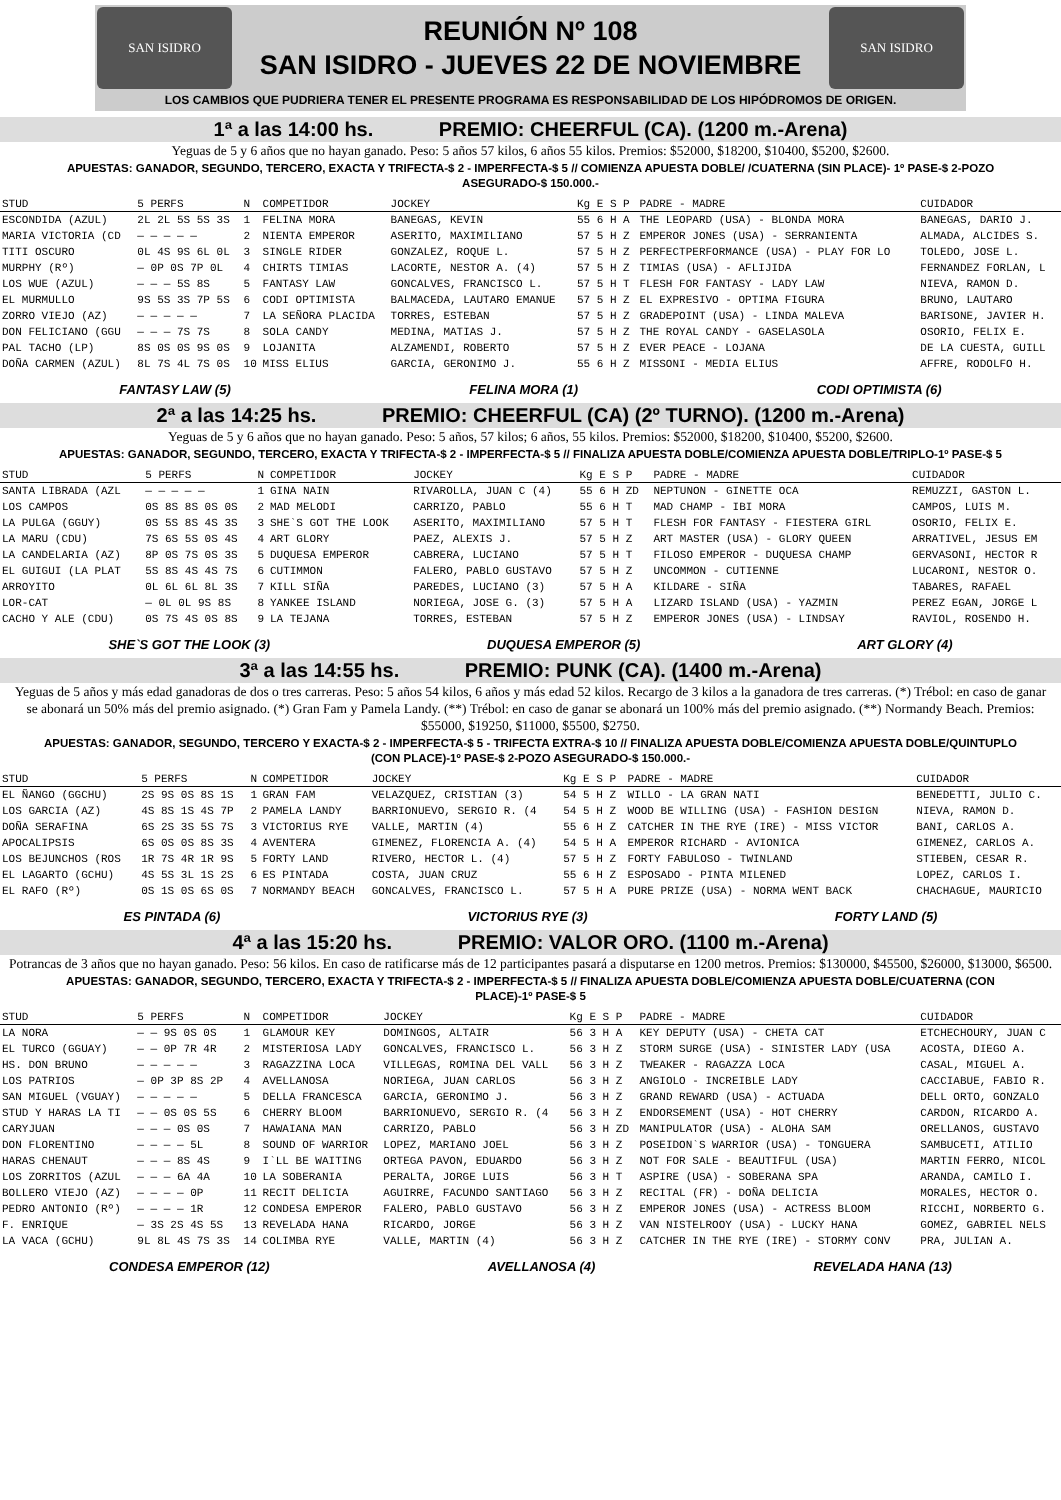SAN ISIDRO
REUNIÓN Nº 108
SAN ISIDRO - JUEVES 22 DE NOVIEMBRE
SAN ISIDRO
LOS CAMBIOS QUE PUDRIERA TENER EL PRESENTE PROGRAMA ES RESPONSABILIDAD DE LOS HIPÓDROMOS DE ORIGEN.
1ª a las 14:00 hs. PREMIO: CHEERFUL (CA). (1200 m.-Arena)
Yeguas de 5 y 6 años que no hayan ganado. Peso: 5 años 57 kilos, 6 años 55 kilos. Premios: $52000, $18200, $10400, $5200, $2600.
APUESTAS: GANADOR, SEGUNDO, TERCERO, EXACTA Y TRIFECTA-$ 2 - IMPERFECTA-$ 5 // COMIENZA APUESTA DOBLE/ /CUATERNA (SIN PLACE)- 1º PASE-$ 2-POZO ASEGURADO-$ 150.000.-
| STUD | 5 PERFS | N | COMPETIDOR | JOCKEY | Kg E S P | PADRE - MADRE | CUIDADOR |
| --- | --- | --- | --- | --- | --- | --- | --- |
| ESCONDIDA (AZUL) | 2L 2L 5S 5S 3S | 1 | FELINA MORA | BANEGAS, KEVIN | 55 6 H A | THE LEOPARD (USA) - BLONDA MORA | BANEGAS, DARIO J. |
| MARIA VICTORIA (CD | — — — — — | 2 | NIENTA EMPEROR | ASERITO, MAXIMILIANO | 57 5 H Z | EMPEROR JONES (USA) - SERRANIENTA | ALMADA, ALCIDES S. |
| TITI OSCURO | 0L 4S 9S 6L 0L | 3 | SINGLE RIDER | GONZALEZ, ROQUE L. | 57 5 H Z | PERFECTPERFORMANCE (USA) - PLAY FOR LO | TOLEDO, JOSE L. |
| MURPHY (Rº) | — 0P 0S 7P 0L | 4 | CHIRTS TIMIAS | LACORTE, NESTOR A. (4) | 57 5 H Z | TIMIAS (USA) - AFLIJIDA | FERNANDEZ FORLAN, L |
| LOS WUE (AZUL) | — — — 5S 8S | 5 | FANTASY LAW | GONCALVES, FRANCISCO L. | 57 5 H T | FLESH FOR FANTASY - LADY LAW | NIEVA, RAMON D. |
| EL MURMULLO | 9S 5S 3S 7P 5S | 6 | CODI OPTIMISTA | BALMACEDA, LAUTARO EMANUE | 57 5 H Z | EL EXPRESIVO - OPTIMA FIGURA | BRUNO, LAUTARO |
| ZORRO VIEJO (AZ) | — — — — — | 7 | LA SEÑORA PLACIDA | TORRES, ESTEBAN | 57 5 H Z | GRADEPOINT (USA) - LINDA MALEVA | BARISONE, JAVIER H. |
| DON FELICIANO (GGU | — — — 7S 7S | 8 | SOLA CANDY | MEDINA, MATIAS J. | 57 5 H Z | THE ROYAL CANDY - GASELASOLA | OSORIO, FELIX E. |
| PAL TACHO (LP) | 8S 0S 0S 9S 0S | 9 | LOJANITA | ALZAMENDI, ROBERTO | 57 5 H Z | EVER PEACE - LOJANA | DE LA CUESTA, GUILL |
| DOÑA CARMEN (AZUL) | 8L 7S 4L 7S 0S | 10 | MISS ELIUS | GARCIA, GERONIMO J. | 55 6 H Z | MISSONI - MEDIA ELIUS | AFFRE, RODOLFO H. |
FANTASY LAW (5) FELINA MORA (1) CODI OPTIMISTA (6)
2ª a las 14:25 hs. PREMIO: CHEERFUL (CA) (2º TURNO). (1200 m.-Arena)
Yeguas de 5 y 6 años que no hayan ganado. Peso: 5 años, 57 kilos; 6 años, 55 kilos. Premios: $52000, $18200, $10400, $5200, $2600.
APUESTAS: GANADOR, SEGUNDO, TERCERO, EXACTA Y TRIFECTA-$ 2 - IMPERFECTA-$ 5 // FINALIZA APUESTA DOBLE/COMIENZA APUESTA DOBLE/TRIPLO-1º PASE-$ 5
| STUD | 5 PERFS | N | COMPETIDOR | JOCKEY | Kg E S P | PADRE - MADRE | CUIDADOR |
| --- | --- | --- | --- | --- | --- | --- | --- |
| SANTA LIBRADA (AZL | — — — — — | 1 | GINA NAIN | RIVAROLLA, JUAN C (4) | 55 6 H ZD | NEPTUNON - GINETTE OCA | REMUZZI, GASTON L. |
| LOS CAMPOS | 0S 8S 8S 0S 0S | 2 | MAD MELODI | CARRIZO, PABLO | 55 6 H T | MAD CHAMP - IBI MORA | CAMPOS, LUIS M. |
| LA PULGA (GGUY) | 0S 5S 8S 4S 3S | 3 | SHE`S GOT THE LOOK | ASERITO, MAXIMILIANO | 57 5 H T | FLESH FOR FANTASY - FIESTERA GIRL | OSORIO, FELIX E. |
| LA MARU (CDU) | 7S 6S 5S 0S 4S | 4 | ART GLORY | PAEZ, ALEXIS J. | 57 5 H Z | ART MASTER (USA) - GLORY QUEEN | ARRATIVEL, JESUS EM |
| LA CANDELARIA (AZ) | 8P 0S 7S 0S 3S | 5 | DUQUESA EMPEROR | CABRERA, LUCIANO | 57 5 H T | FILOSO EMPEROR - DUQUESA CHAMP | GERVASONI, HECTOR R |
| EL GUIGUI (LA PLAT | 5S 8S 4S 4S 7S | 6 | CUTIMMON | FALERO, PABLO GUSTAVO | 57 5 H Z | UNCOMMON - CUTIENNE | LUCARONI, NESTOR O. |
| ARROYITO | 0L 6L 6L 8L 3S | 7 | KILL SIÑA | PAREDES, LUCIANO (3) | 57 5 H A | KILDARE - SIÑA | TABARES, RAFAEL |
| LOR-CAT | — 0L 0L 9S 8S | 8 | YANKEE ISLAND | NORIEGA, JOSE G. (3) | 57 5 H A | LIZARD ISLAND (USA) - YAZMIN | PEREZ EGAN, JORGE L |
| CACHO Y ALE (CDU) | 0S 7S 4S 0S 8S | 9 | LA TEJANA | TORRES, ESTEBAN | 57 5 H Z | EMPEROR JONES (USA) - LINDSAY | RAVIOL, ROSENDO H. |
SHE`S GOT THE LOOK (3) DUQUESA EMPEROR (5) ART GLORY (4)
3ª a las 14:55 hs. PREMIO: PUNK (CA). (1400 m.-Arena)
Yeguas de 5 años y más edad ganadoras de dos o tres carreras. Peso: 5 años 54 kilos, 6 años y más edad 52 kilos. Recargo de 3 kilos a la ganadora de tres carreras. (*) Trébol: en caso de ganar se abonará un 50% más del premio asignado. (*) Gran Fam y Pamela Landy. (**) Trébol: en caso de ganar se abonará un 100% más del premio asignado. (**) Normandy Beach. Premios: $55000, $19250, $11000, $5500, $2750.
APUESTAS: GANADOR, SEGUNDO, TERCERO Y EXACTA-$ 2 - IMPERFECTA-$ 5 - TRIFECTA EXTRA-$ 10 // FINALIZA APUESTA DOBLE/COMIENZA APUESTA DOBLE/QUINTUPLO (CON PLACE)-1º PASE-$ 2-POZO ASEGURADO-$ 150.000.-
| STUD | 5 PERFS | N | COMPETIDOR | JOCKEY | Kg E S P | PADRE - MADRE | CUIDADOR |
| --- | --- | --- | --- | --- | --- | --- | --- |
| EL ÑANGO (GGCHU) | 2S 9S 0S 8S 1S | 1 | GRAN FAM | VELAZQUEZ, CRISTIAN (3) | 54 5 H Z | WILLO - LA GRAN NATI | BENEDETTI, JULIO C. |
| LOS GARCIA (AZ) | 4S 8S 1S 4S 7P | 2 | PAMELA LANDY | BARRIONUEVO, SERGIO R. (4 | 54 5 H Z | WOOD BE WILLING (USA) - FASHION DESIGN | NIEVA, RAMON D. |
| DOÑA SERAFINA | 6S 2S 3S 5S 7S | 3 | VICTORIUS RYE | VALLE, MARTIN (4) | 55 6 H Z | CATCHER IN THE RYE (IRE) - MISS VICTOR | BANI, CARLOS A. |
| APOCALIPSIS | 6S 0S 0S 8S 3S | 4 | AVENTERA | GIMENEZ, FLORENCIA A. (4) | 54 5 H A | EMPEROR RICHARD - AVIONICA | GIMENEZ, CARLOS A. |
| LOS BEJUNCHOS (ROS | 1R 7S 4R 1R 9S | 5 | FORTY LAND | RIVERO, HECTOR L. (4) | 57 5 H Z | FORTY FABULOSO - TWINLAND | STIEBEN, CESAR R. |
| EL LAGARTO (GCHU) | 4S 5S 3L 1S 2S | 6 | ES PINTADA | COSTA, JUAN CRUZ | 55 6 H Z | ESPOSADO - PINTA MILENED | LOPEZ, CARLOS I. |
| EL RAFO (Rº) | 0S 1S 0S 6S 0S | 7 | NORMANDY BEACH | GONCALVES, FRANCISCO L. | 57 5 H A | PURE PRIZE (USA) - NORMA WENT BACK | CHACHAGUE, MAURICIO |
ES PINTADA (6) VICTORIUS RYE (3) FORTY LAND (5)
4ª a las 15:20 hs. PREMIO: VALOR ORO. (1100 m.-Arena)
Potrancas de 3 años que no hayan ganado. Peso: 56 kilos. En caso de ratificarse más de 12 participantes pasará a disputarse en 1200 metros. Premios: $130000, $45500, $26000, $13000, $6500.
APUESTAS: GANADOR, SEGUNDO, TERCERO, EXACTA Y TRIFECTA-$ 2 - IMPERFECTA-$ 5 // FINALIZA APUESTA DOBLE/COMIENZA APUESTA DOBLE/CUATERNA (CON PLACE)-1º PASE-$ 5
| STUD | 5 PERFS | N | COMPETIDOR | JOCKEY | Kg E S P | PADRE - MADRE | CUIDADOR |
| --- | --- | --- | --- | --- | --- | --- | --- |
| LA NORA | — — 9S 0S 0S | 1 | GLAMOUR KEY | DOMINGOS, ALTAIR | 56 3 H A | KEY DEPUTY (USA) - CHETA CAT | ETCHECHOURY, JUAN C |
| EL TURCO (GGUAY) | — — 0P 7R 4R | 2 | MISTERIOSA LADY | GONCALVES, FRANCISCO L. | 56 3 H Z | STORM SURGE (USA) - SINISTER LADY (USA | ACOSTA, DIEGO A. |
| HS. DON BRUNO | — — — — — | 3 | RAGAZZINA LOCA | VILLEGAS, ROMINA DEL VALL | 56 3 H Z | TWEAKER - RAGAZZA LOCA | CASAL, MIGUEL A. |
| LOS PATRIOS | — 0P 3P 8S 2P | 4 | AVELLANOSA | NORIEGA, JUAN CARLOS | 56 3 H Z | ANGIOLO - INCREIBLE LADY | CACCIABUE, FABIO R. |
| SAN MIGUEL (VGUAY) | — — — — — | 5 | DELLA FRANCESCA | GARCIA, GERONIMO J. | 56 3 H Z | GRAND REWARD (USA) - ACTUADA | DELL ORTO, GONZALO |
| STUD Y HARAS LA TI | — — 0S 0S 5S | 6 | CHERRY BLOOM | BARRIONUEVO, SERGIO R. (4 | 56 3 H Z | ENDORSEMENT (USA) - HOT CHERRY | CARDON, RICARDO A. |
| CARYJUAN | — — — 0S 0S | 7 | HAWAIANA MAN | CARRIZO, PABLO | 56 3 H ZD | MANIPULATOR (USA) - ALOHA SAM | ORELLANOS, GUSTAVO |
| DON FLORENTINO | — — — — 5L | 8 | SOUND OF WARRIOR | LOPEZ, MARIANO JOEL | 56 3 H Z | POSEIDON`S WARRIOR (USA) - TONGUERA | SAMBUCETI, ATILIO |
| HARAS CHENAUT | — — — 8S 4S | 9 | I`LL BE WAITING | ORTEGA PAVON, EDUARDO | 56 3 H Z | NOT FOR SALE - BEAUTIFUL (USA) | MARTIN FERRO, NICOL |
| LOS ZORRITOS (AZUL | — — — 6A 4A | 10 | LA SOBERANIA | PERALTA, JORGE LUIS | 56 3 H T | ASPIRE (USA) - SOBERANA SPA | ARANDA, CAMILO I. |
| BOLLERO VIEJO (AZ) | — — — — 0P | 11 | RECIT DELICIA | AGUIRRE, FACUNDO SANTIAGO | 56 3 H Z | RECITAL (FR) - DOÑA DELICIA | MORALES, HECTOR O. |
| PEDRO ANTONIO (Rº) | — — — — 1R | 12 | CONDESA EMPEROR | FALERO, PABLO GUSTAVO | 56 3 H Z | EMPEROR JONES (USA) - ACTRESS BLOOM | RICCHI, NORBERTO G. |
| F. ENRIQUE | — 3S 2S 4S 5S | 13 | REVELADA HANA | RICARDO, JORGE | 56 3 H Z | VAN NISTELROOY (USA) - LUCKY HANA | GOMEZ, GABRIEL NELS |
| LA VACA (GCHU) | 9L 8L 4S 7S 3S | 14 | COLIMBA RYE | VALLE, MARTIN (4) | 56 3 H Z | CATCHER IN THE RYE (IRE) - STORMY CONV | PRA, JULIAN A. |
CONDESA EMPEROR (12) AVELLANOSA (4) REVELADA HANA (13)